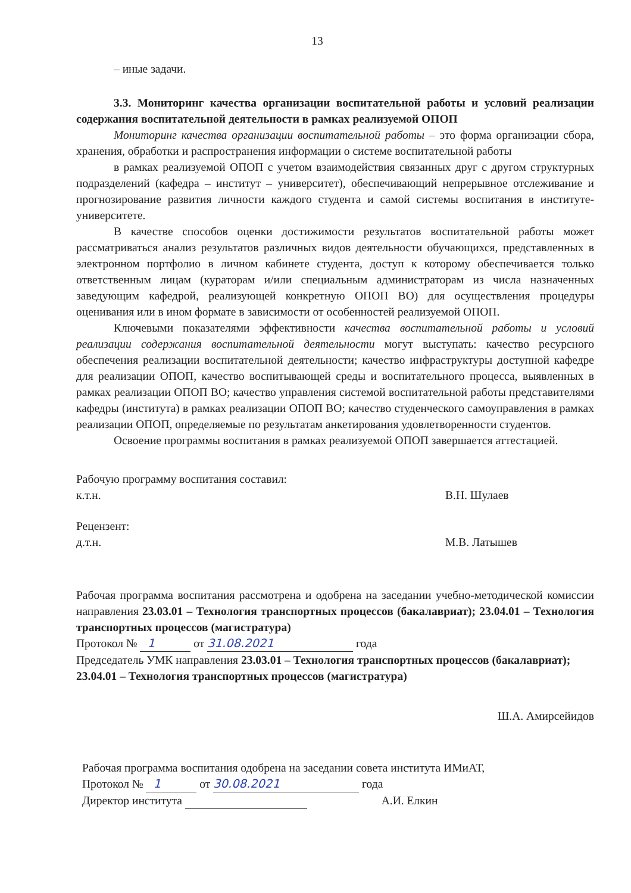13
– иные задачи.
3.3. Мониторинг качества организации воспитательной работы и условий реализации содержания воспитательной деятельности в рамках реализуемой ОПОП
Мониторинг качества организации воспитательной работы – это форма организации сбора, хранения, обработки и распространения информации о системе воспитательной работы
в рамках реализуемой ОПОП с учетом взаимодействия связанных друг с другом структурных подразделений (кафедра – институт – университет), обеспечивающий непрерывное отслеживание и прогнозирование развития личности каждого студента и самой системы воспитания в институте- университете.
В качестве способов оценки достижимости результатов воспитательной работы может рассматриваться анализ результатов различных видов деятельности обучающихся, представленных в электронном портфолио в личном кабинете студента, доступ к которому обеспечивается только ответственным лицам (кураторам и/или специальным администраторам из числа назначенных заведующим кафедрой, реализующей конкретную ОПОП ВО) для осуществления процедуры оценивания или в ином формате в зависимости от особенностей реализуемой ОПОП.
Ключевыми показателями эффективности качества воспитательной работы и условий реализации содержания воспитательной деятельности могут выступать: качество ресурсного обеспечения реализации воспитательной деятельности; качество инфраструктуры доступной кафедре для реализации ОПОП, качество воспитывающей среды и воспитательного процесса, выявленных в рамках реализации ОПОП ВО; качество управления системой воспитательной работы представителями кафедры (института) в рамках реализации ОПОП ВО; качество студенческого самоуправления в рамках реализации ОПОП, определяемые по результатам анкетирования удовлетворенности студентов.
Освоение программы воспитания в рамках реализуемой ОПОП завершается аттестацией.
Рабочую программу воспитания составил:
к.т.н. В.Н. Шулаев
Рецензент:
д.т.н. М.В. Латышев
Рабочая программа воспитания рассмотрена и одобрена на заседании учебно-методической комиссии направления 23.03.01 – Технология транспортных процессов (бакалавриат); 23.04.01 – Технология транспортных процессов (магистратура)
Протокол № 1 от 31.08.2021 года
Председатель УМК направления 23.03.01 – Технология транспортных процессов (бакалавриат); 23.04.01 – Технология транспортных процессов (магистратура)
Ш.А. Амирсейидов
Рабочая программа воспитания одобрена на заседании совета института ИМиАТ,
Протокол № 1 от 30.08.2021 года
Директор института А.И. Елкин